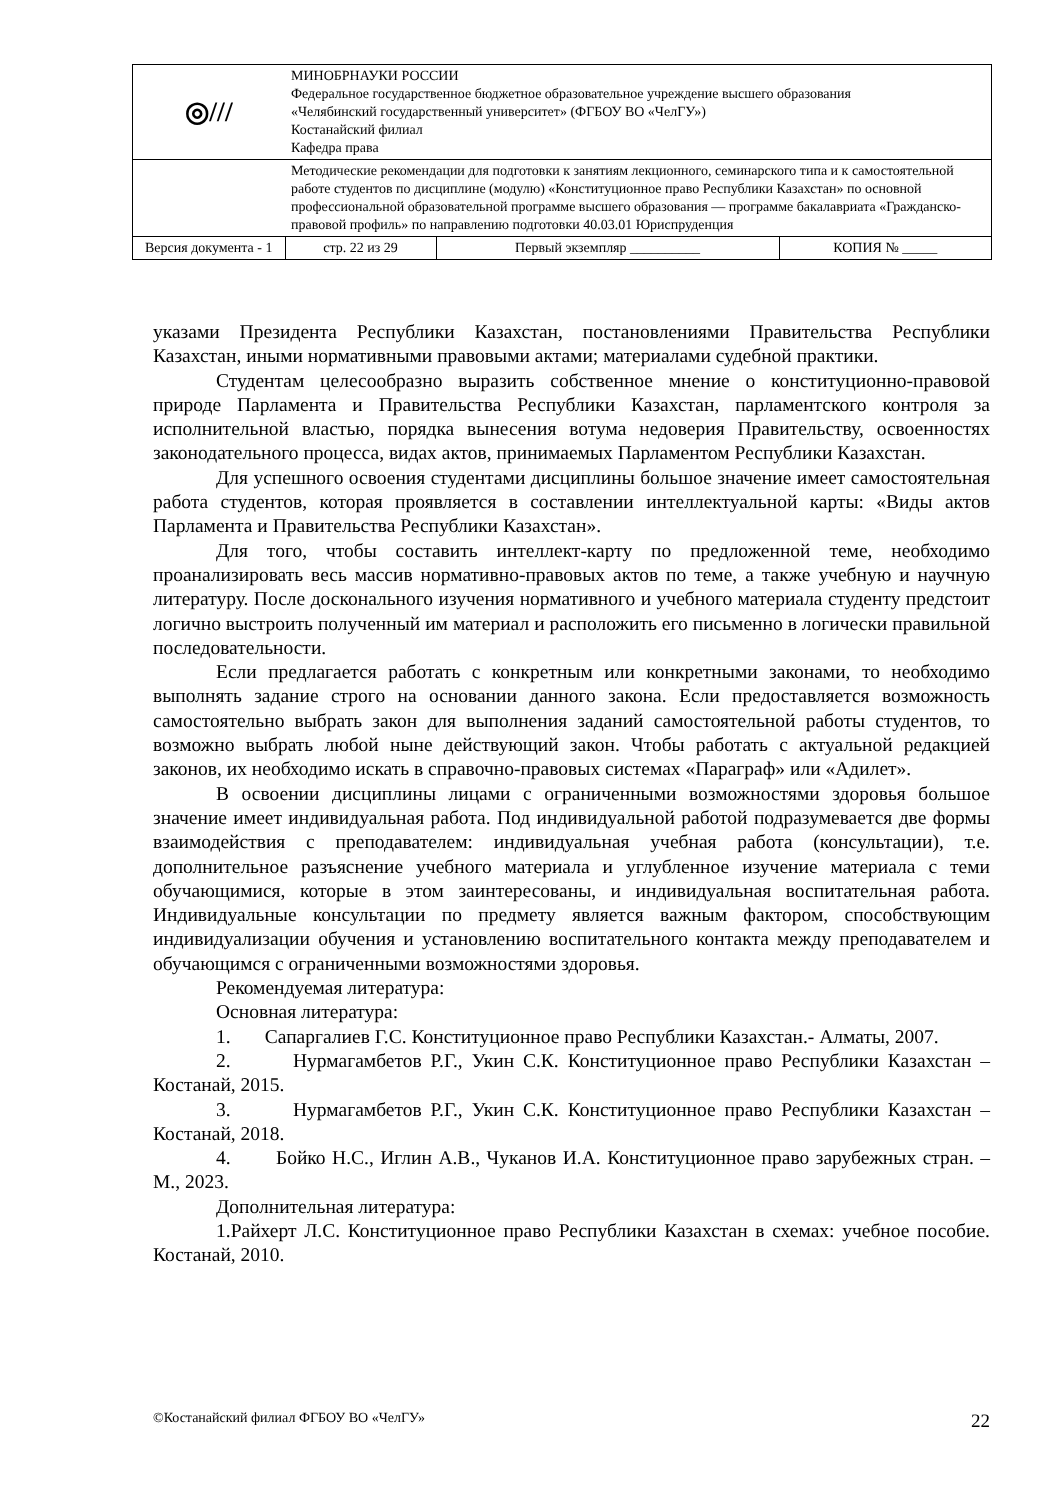| ◎/// | МИНОБРНАУКИ РОССИИ Федеральное государственное бюджетное образовательное учреждение высшего образования «Челябинский государственный университет» (ФГБОУ ВО «ЧелГУ») Костанайский филиал Кафедра права | | | |
| | Методические рекомендации для подготовки к занятиям лекционного, семинарского типа и к самостоятельной работе студентов по дисциплине (модулю) «Конституционное право Республики Казахстан» по основной профессиональной образовательной программе высшего образования — программе бакалавриата «Гражданско-правовой профиль» по направлению подготовки 40.03.01 Юриспруденция | | | |
| Версия документа - 1 | | стр. 22 из 29 | Первый экземпляр __________ | КОПИЯ № _____ |
указами Президента Республики Казахстан, постановлениями Правительства Республики Казахстан, иными нормативными правовыми актами; материалами судебной практики.
Студентам целесообразно выразить собственное мнение о конституционно-правовой природе Парламента и Правительства Республики Казахстан, парламентского контроля за исполнительной властью, порядка вынесения вотума недоверия Правительству, освоенностях законодательного процесса, видах актов, принимаемых Парламентом Республики Казахстан.
Для успешного освоения студентами дисциплины большое значение имеет самостоятельная работа студентов, которая проявляется в составлении интеллектуальной карты: «Виды актов Парламента и Правительства Республики Казахстан».
Для того, чтобы составить интеллект-карту по предложенной теме, необходимо проанализировать весь массив нормативно-правовых актов по теме, а также учебную и научную литературу. После досконального изучения нормативного и учебного материала студенту предстоит логично выстроить полученный им материал и расположить его письменно в логически правильной последовательности.
Если предлагается работать с конкретным или конкретными законами, то необходимо выполнять задание строго на основании данного закона. Если предоставляется возможность самостоятельно выбрать закон для выполнения заданий самостоятельной работы студентов, то возможно выбрать любой ныне действующий закон. Чтобы работать с актуальной редакцией законов, их необходимо искать в справочно-правовых системах «Параграф» или «Адилет».
В освоении дисциплины лицами с ограниченными возможностями здоровья большое значение имеет индивидуальная работа. Под индивидуальной работой подразумевается две формы взаимодействия с преподавателем: индивидуальная учебная работа (консультации), т.е. дополнительное разъяснение учебного материала и углубленное изучение материала с теми обучающимися, которые в этом заинтересованы, и индивидуальная воспитательная работа. Индивидуальные консультации по предмету является важным фактором, способствующим индивидуализации обучения и установлению воспитательного контакта между преподавателем и обучающимся с ограниченными возможностями здоровья.
Рекомендуемая литература:
Основная литература:
1. Сапаргалиев Г.С. Конституционное право Республики Казахстан.- Алматы, 2007.
2. Нурмагамбетов Р.Г., Укин С.К. Конституционное право Республики Казахстан – Костанай, 2015.
3. Нурмагамбетов Р.Г., Укин С.К. Конституционное право Республики Казахстан – Костанай, 2018.
4. Бойко Н.С., Иглин А.В., Чуканов И.А. Конституционное право зарубежных стран. – М., 2023.
Дополнительная литература:
1.Райхерт Л.С. Конституционное право Республики Казахстан в схемах: учебное пособие. Костанай, 2010.
©Костанайский филиал ФГБОУ ВО «ЧелГУ» 22